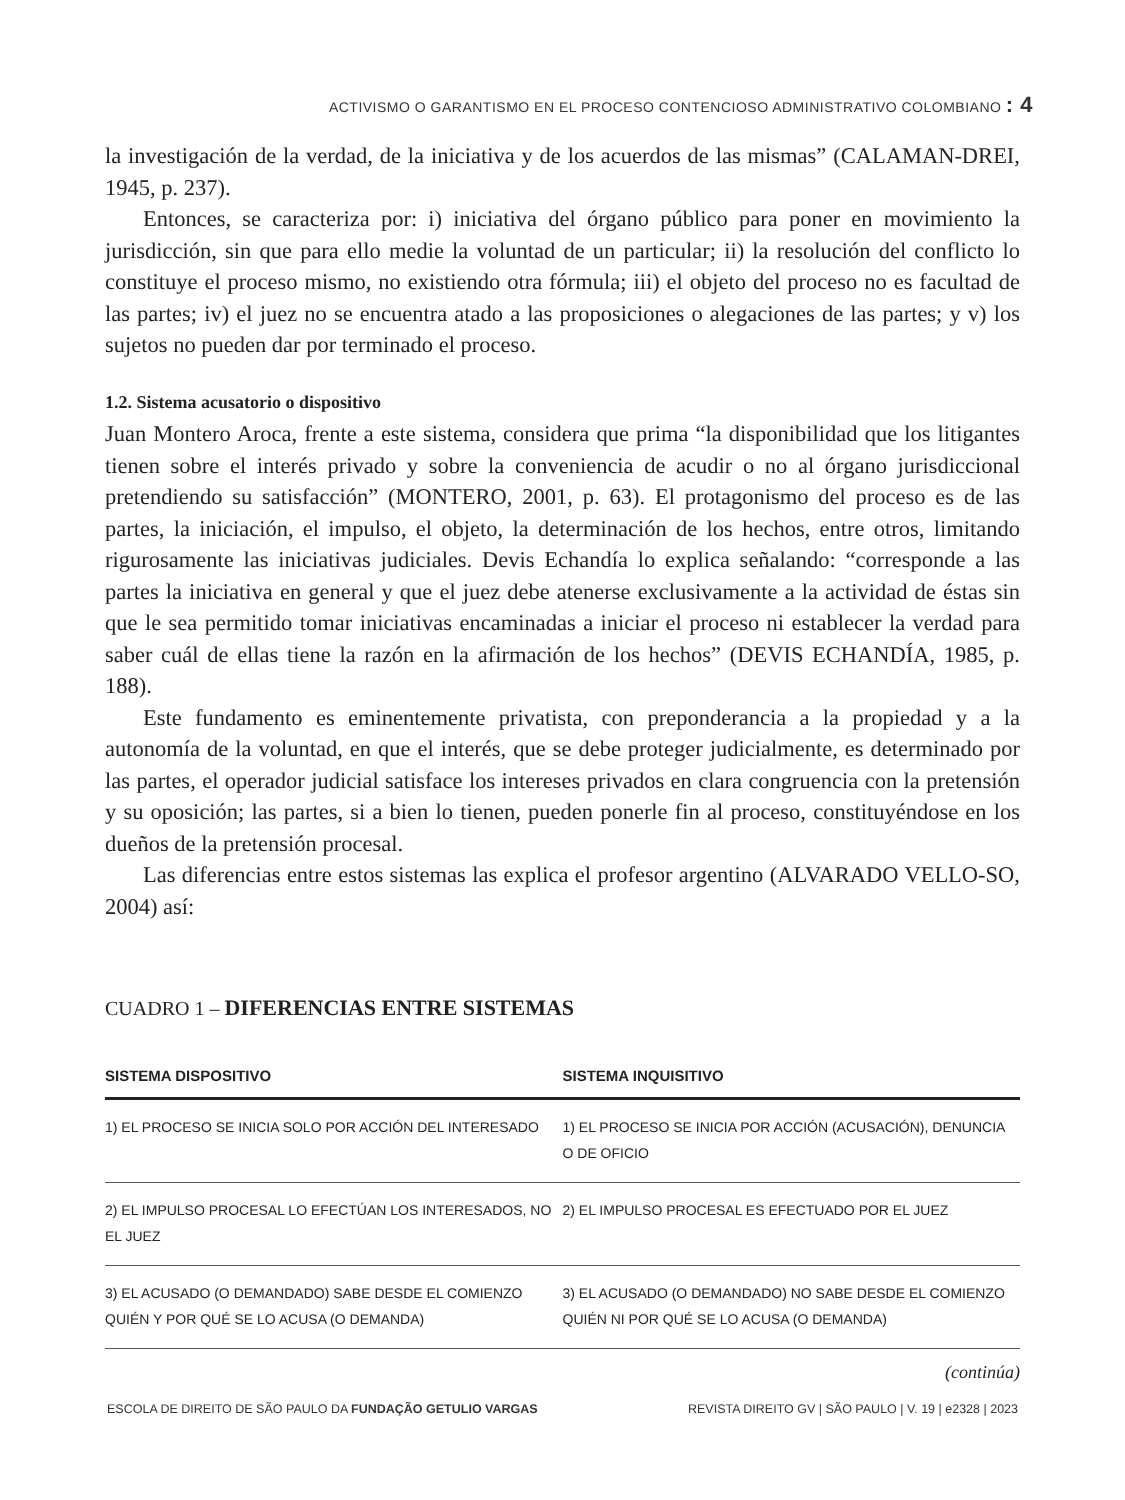ACTIVISMO O GARANTISMO EN EL PROCESO CONTENCIOSO ADMINISTRATIVO COLOMBIANO : 4
la investigación de la verdad, de la iniciativa y de los acuerdos de las mismas” (CALAMAN-DREI, 1945, p. 237).
Entonces, se caracteriza por: i) iniciativa del órgano público para poner en movimiento la jurisdicción, sin que para ello medie la voluntad de un particular; ii) la resolución del conflicto lo constituye el proceso mismo, no existiendo otra fórmula; iii) el objeto del proceso no es facultad de las partes; iv) el juez no se encuentra atado a las proposiciones o alegaciones de las partes; y v) los sujetos no pueden dar por terminado el proceso.
1.2. Sistema acusatorio o dispositivo
Juan Montero Aroca, frente a este sistema, considera que prima “la disponibilidad que los litigantes tienen sobre el interés privado y sobre la conveniencia de acudir o no al órgano jurisdiccional pretendiendo su satisfacción” (MONTERO, 2001, p. 63). El protagonismo del proceso es de las partes, la iniciación, el impulso, el objeto, la determinación de los hechos, entre otros, limitando rigurosamente las iniciativas judiciales. Devis Echandía lo explica señalando: “corresponde a las partes la iniciativa en general y que el juez debe atenerse exclusivamente a la actividad de éstas sin que le sea permitido tomar iniciativas encaminadas a iniciar el proceso ni establecer la verdad para saber cuál de ellas tiene la razón en la afirmación de los hechos” (DEVIS ECHANDÍA, 1985, p. 188).
Este fundamento es eminentemente privatista, con preponderancia a la propiedad y a la autonomía de la voluntad, en que el interés, que se debe proteger judicialmente, es determinado por las partes, el operador judicial satisface los intereses privados en clara congruencia con la pretensión y su oposición; las partes, si a bien lo tienen, pueden ponerle fin al proceso, constituyéndose en los dueños de la pretensión procesal.
Las diferencias entre estos sistemas las explica el profesor argentino (ALVARADO VELLO-SO, 2004) así:
CUADRO 1 – DIFERENCIAS ENTRE SISTEMAS
| SISTEMA DISPOSITIVO | SISTEMA INQUISITIVO |
| --- | --- |
| 1) EL PROCESO SE INICIA SOLO POR ACCIÓN DEL INTERESADO | 1) EL PROCESO SE INICIA POR ACCIÓN (ACUSACIÓN), DENUNCIA O DE OFICIO |
| 2) EL IMPULSO PROCESAL LO EFECTÚAN LOS INTERESADOS, NO EL JUEZ | 2) EL IMPULSO PROCESAL ES EFECTUADO POR EL JUEZ |
| 3) EL ACUSADO (O DEMANDADO) SABE DESDE EL COMIENZO QUIÉN Y POR QUÉ SE LO ACUSA (O DEMANDA) | 3) EL ACUSADO (O DEMANDADO) NO SABE DESDE EL COMIENZO QUIÉN NI POR QUÉ SE LO ACUSA (O DEMANDA) |
(continúa)
ESCOLA DE DIREITO DE SÃO PAULO DA FUNDAÇÃO GETULIO VARGAS REVISTA DIREITO GV | SÃO PAULO | V. 19 | e2328 | 2023